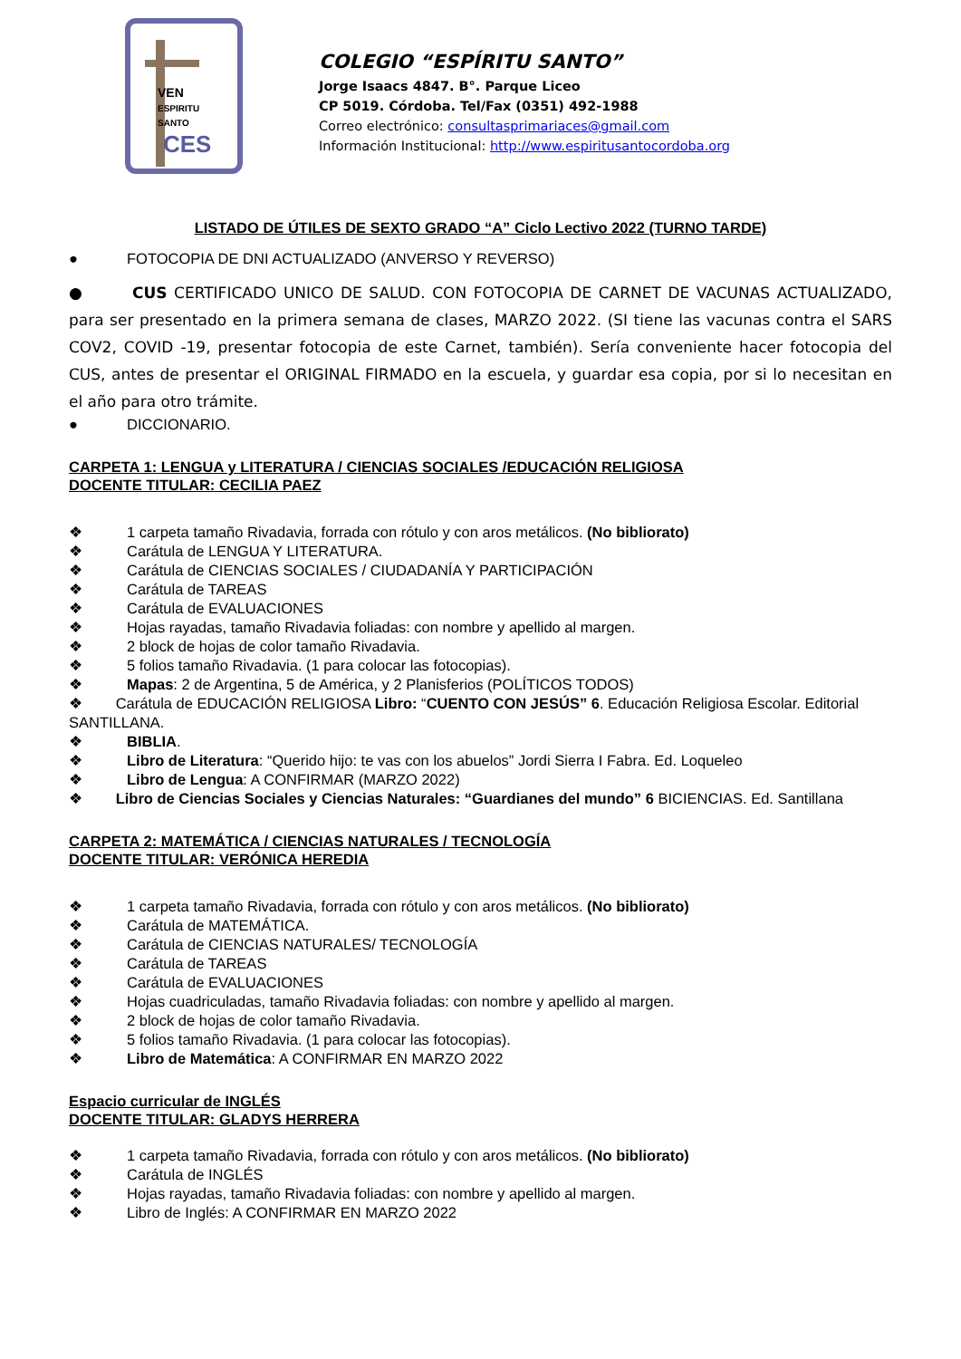VEN
ESPIRITU
SANTO
CES
COLEGIO “ESPÍRITU SANTO”
Jorge Isaacs 4847. B°. Parque Liceo
CP 5019. Córdoba. Tel/Fax (0351) 492-1988
Correo electrónico: consultasprimariaces@gmail.com
Información Institucional: http://www.espiritusantocordoba.org
LISTADO DE ÚTILES DE SEXTO GRADO “A” Ciclo Lectivo 2022 (TURNO TARDE)
● FOTOCOPIA DE DNI ACTUALIZADO (ANVERSO Y REVERSO)
● CUS CERTIFICADO UNICO DE SALUD. CON FOTOCOPIA DE CARNET DE VACUNAS ACTUALIZADO, para ser presentado en la primera semana de clases, MARZO 2022. (SI tiene las vacunas contra el SARS COV2, COVID -19, presentar fotocopia de este Carnet, también). Sería conveniente hacer fotocopia del CUS, antes de presentar el ORIGINAL FIRMADO en la escuela, y guardar esa copia, por si lo necesitan en el año para otro trámite.
● DICCIONARIO.
CARPETA 1: LENGUA y LITERATURA / CIENCIAS SOCIALES /EDUCACIÓN RELIGIOSA
DOCENTE TITULAR: CECILIA PAEZ
❖ 1 carpeta tamaño Rivadavia, forrada con rótulo y con aros metálicos. (No bibliorato)
❖ Carátula de LENGUA Y LITERATURA.
❖ Carátula de CIENCIAS SOCIALES / CIUDADANÍA Y PARTICIPACIÓN
❖ Carátula de TAREAS
❖ Carátula de EVALUACIONES
❖ Hojas rayadas, tamaño Rivadavia foliadas: con nombre y apellido al margen.
❖ 2 block de hojas de color tamaño Rivadavia.
❖ 5 folios tamaño Rivadavia. (1 para colocar las fotocopias).
❖ Mapas: 2 de Argentina, 5 de América, y 2 Planisferios (POLÍTICOS TODOS)
❖ Carátula de EDUCACIÓN RELIGIOSA Libro: “CUENTO CON JESÚS” 6. Educación Religiosa Escolar. Editorial SANTILLANA.
❖ BIBLIA.
❖ Libro de Literatura: “Querido hijo: te vas con los abuelos” Jordi Sierra I Fabra. Ed. Loqueleo
❖ Libro de Lengua: A CONFIRMAR (MARZO 2022)
❖ Libro de Ciencias Sociales y Ciencias Naturales: “Guardianes del mundo” 6 BICIENCIAS. Ed. Santillana
CARPETA 2: MATEMÁTICA / CIENCIAS NATURALES / TECNOLOGÍA
DOCENTE TITULAR: VERÓNICA HEREDIA
❖ 1 carpeta tamaño Rivadavia, forrada con rótulo y con aros metálicos. (No bibliorato)
❖ Carátula de MATEMÁTICA.
❖ Carátula de CIENCIAS NATURALES/ TECNOLOGÍA
❖ Carátula de TAREAS
❖ Carátula de EVALUACIONES
❖ Hojas cuadriculadas, tamaño Rivadavia foliadas: con nombre y apellido al margen.
❖ 2 block de hojas de color tamaño Rivadavia.
❖ 5 folios tamaño Rivadavia. (1 para colocar las fotocopias).
❖ Libro de Matemática: A CONFIRMAR EN MARZO 2022
Espacio curricular de INGLÉS
DOCENTE TITULAR: GLADYS HERRERA
❖ 1 carpeta tamaño Rivadavia, forrada con rótulo y con aros metálicos. (No bibliorato)
❖ Carátula de INGLÉS
❖ Hojas rayadas, tamaño Rivadavia foliadas: con nombre y apellido al margen.
❖ Libro de Inglés: A CONFIRMAR EN MARZO 2022